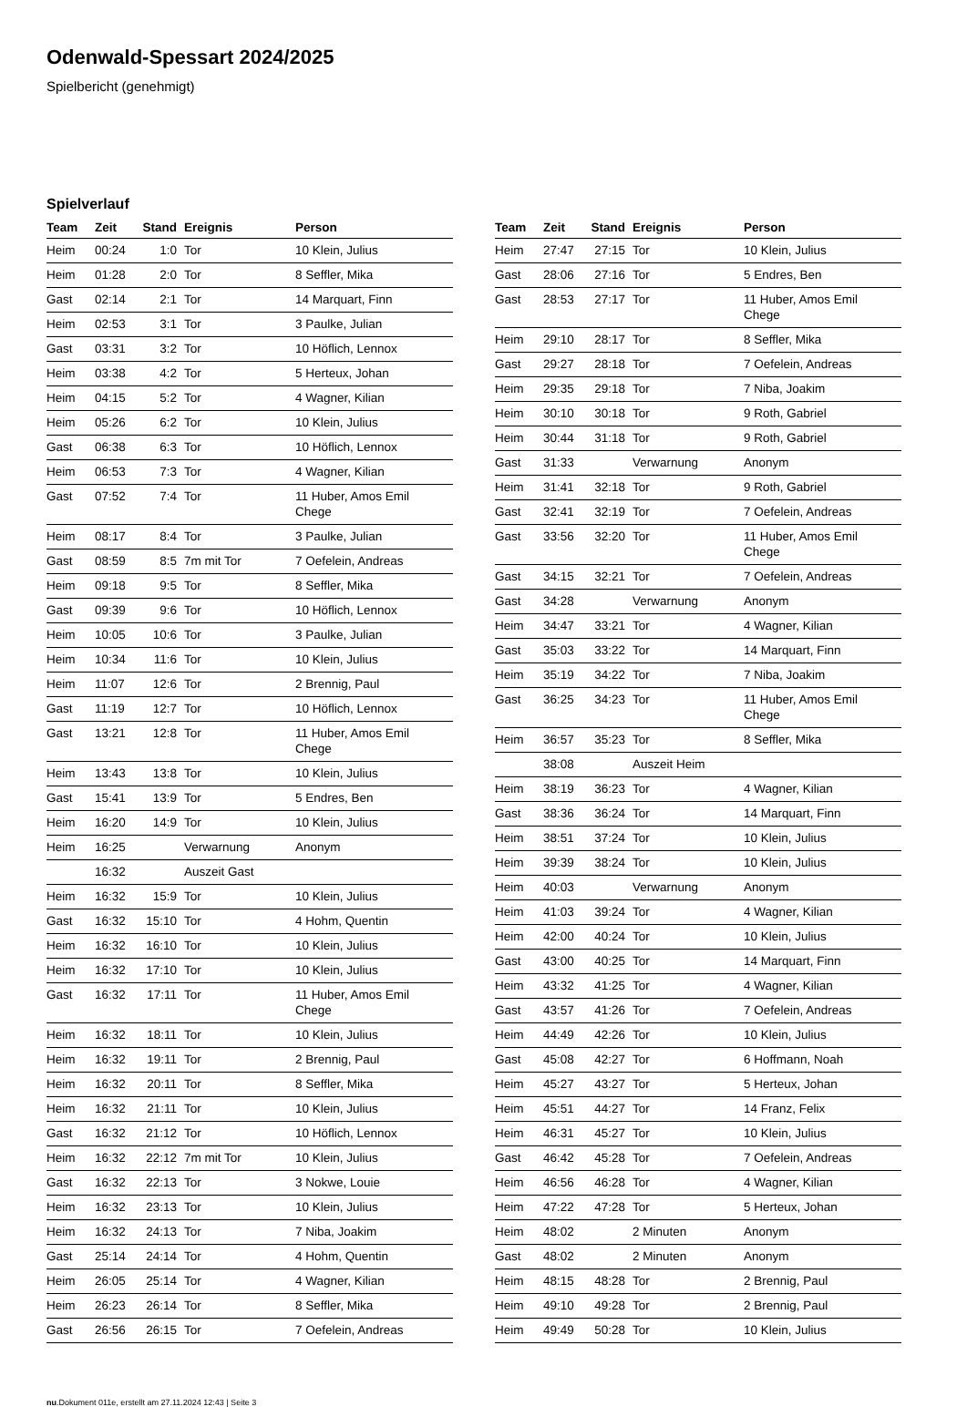Odenwald-Spessart 2024/2025
Spielbericht (genehmigt)
Spielverlauf
| Team | Zeit | Stand | Ereignis | Person |
| --- | --- | --- | --- | --- |
| Heim | 00:24 | 1:0 | Tor | 10 Klein, Julius |
| Heim | 01:28 | 2:0 | Tor | 8 Seffler, Mika |
| Gast | 02:14 | 2:1 | Tor | 14 Marquart, Finn |
| Heim | 02:53 | 3:1 | Tor | 3 Paulke, Julian |
| Gast | 03:31 | 3:2 | Tor | 10 Höflich, Lennox |
| Heim | 03:38 | 4:2 | Tor | 5 Herteux, Johan |
| Heim | 04:15 | 5:2 | Tor | 4 Wagner, Kilian |
| Heim | 05:26 | 6:2 | Tor | 10 Klein, Julius |
| Gast | 06:38 | 6:3 | Tor | 10 Höflich, Lennox |
| Heim | 06:53 | 7:3 | Tor | 4 Wagner, Kilian |
| Gast | 07:52 | 7:4 | Tor | 11 Huber, Amos Emil Chege |
| Heim | 08:17 | 8:4 | Tor | 3 Paulke, Julian |
| Gast | 08:59 | 8:5 | 7m mit Tor | 7 Oefelein, Andreas |
| Heim | 09:18 | 9:5 | Tor | 8 Seffler, Mika |
| Gast | 09:39 | 9:6 | Tor | 10 Höflich, Lennox |
| Heim | 10:05 | 10:6 | Tor | 3 Paulke, Julian |
| Heim | 10:34 | 11:6 | Tor | 10 Klein, Julius |
| Heim | 11:07 | 12:6 | Tor | 2 Brennig, Paul |
| Gast | 11:19 | 12:7 | Tor | 10 Höflich, Lennox |
| Gast | 13:21 | 12:8 | Tor | 11 Huber, Amos Emil Chege |
| Heim | 13:43 | 13:8 | Tor | 10 Klein, Julius |
| Gast | 15:41 | 13:9 | Tor | 5 Endres, Ben |
| Heim | 16:20 | 14:9 | Tor | 10 Klein, Julius |
| Heim | 16:25 | | Verwarnung | Anonym |
| | 16:32 | | Auszeit Gast | |
| Heim | 16:32 | 15:9 | Tor | 10 Klein, Julius |
| Gast | 16:32 | 15:10 | Tor | 4 Hohm, Quentin |
| Heim | 16:32 | 16:10 | Tor | 10 Klein, Julius |
| Heim | 16:32 | 17:10 | Tor | 10 Klein, Julius |
| Gast | 16:32 | 17:11 | Tor | 11 Huber, Amos Emil Chege |
| Heim | 16:32 | 18:11 | Tor | 10 Klein, Julius |
| Heim | 16:32 | 19:11 | Tor | 2 Brennig, Paul |
| Heim | 16:32 | 20:11 | Tor | 8 Seffler, Mika |
| Heim | 16:32 | 21:11 | Tor | 10 Klein, Julius |
| Gast | 16:32 | 21:12 | Tor | 10 Höflich, Lennox |
| Heim | 16:32 | 22:12 | 7m mit Tor | 10 Klein, Julius |
| Gast | 16:32 | 22:13 | Tor | 3 Nokwe, Louie |
| Heim | 16:32 | 23:13 | Tor | 10 Klein, Julius |
| Heim | 16:32 | 24:13 | Tor | 7 Niba, Joakim |
| Gast | 25:14 | 24:14 | Tor | 4 Hohm, Quentin |
| Heim | 26:05 | 25:14 | Tor | 4 Wagner, Kilian |
| Heim | 26:23 | 26:14 | Tor | 8 Seffler, Mika |
| Gast | 26:56 | 26:15 | Tor | 7 Oefelein, Andreas |
| Team | Zeit | Stand | Ereignis | Person |
| --- | --- | --- | --- | --- |
| Heim | 27:47 | 27:15 | Tor | 10 Klein, Julius |
| Gast | 28:06 | 27:16 | Tor | 5 Endres, Ben |
| Gast | 28:53 | 27:17 | Tor | 11 Huber, Amos Emil Chege |
| Heim | 29:10 | 28:17 | Tor | 8 Seffler, Mika |
| Gast | 29:27 | 28:18 | Tor | 7 Oefelein, Andreas |
| Heim | 29:35 | 29:18 | Tor | 7 Niba, Joakim |
| Heim | 30:10 | 30:18 | Tor | 9 Roth, Gabriel |
| Heim | 30:44 | 31:18 | Tor | 9 Roth, Gabriel |
| Gast | 31:33 | | Verwarnung | Anonym |
| Heim | 31:41 | 32:18 | Tor | 9 Roth, Gabriel |
| Gast | 32:41 | 32:19 | Tor | 7 Oefelein, Andreas |
| Gast | 33:56 | 32:20 | Tor | 11 Huber, Amos Emil Chege |
| Gast | 34:15 | 32:21 | Tor | 7 Oefelein, Andreas |
| Gast | 34:28 | | Verwarnung | Anonym |
| Heim | 34:47 | 33:21 | Tor | 4 Wagner, Kilian |
| Gast | 35:03 | 33:22 | Tor | 14 Marquart, Finn |
| Heim | 35:19 | 34:22 | Tor | 7 Niba, Joakim |
| Gast | 36:25 | 34:23 | Tor | 11 Huber, Amos Emil Chege |
| Heim | 36:57 | 35:23 | Tor | 8 Seffler, Mika |
| | 38:08 | | Auszeit Heim | |
| Heim | 38:19 | 36:23 | Tor | 4 Wagner, Kilian |
| Gast | 38:36 | 36:24 | Tor | 14 Marquart, Finn |
| Heim | 38:51 | 37:24 | Tor | 10 Klein, Julius |
| Heim | 39:39 | 38:24 | Tor | 10 Klein, Julius |
| Heim | 40:03 | | Verwarnung | Anonym |
| Heim | 41:03 | 39:24 | Tor | 4 Wagner, Kilian |
| Heim | 42:00 | 40:24 | Tor | 10 Klein, Julius |
| Gast | 43:00 | 40:25 | Tor | 14 Marquart, Finn |
| Heim | 43:32 | 41:25 | Tor | 4 Wagner, Kilian |
| Gast | 43:57 | 41:26 | Tor | 7 Oefelein, Andreas |
| Heim | 44:49 | 42:26 | Tor | 10 Klein, Julius |
| Gast | 45:08 | 42:27 | Tor | 6 Hoffmann, Noah |
| Heim | 45:27 | 43:27 | Tor | 5 Herteux, Johan |
| Heim | 45:51 | 44:27 | Tor | 14 Franz, Felix |
| Heim | 46:31 | 45:27 | Tor | 10 Klein, Julius |
| Gast | 46:42 | 45:28 | Tor | 7 Oefelein, Andreas |
| Heim | 46:56 | 46:28 | Tor | 4 Wagner, Kilian |
| Heim | 47:22 | 47:28 | Tor | 5 Herteux, Johan |
| Heim | 48:02 | | 2 Minuten | Anonym |
| Gast | 48:02 | | 2 Minuten | Anonym |
| Heim | 48:15 | 48:28 | Tor | 2 Brennig, Paul |
| Heim | 49:10 | 49:28 | Tor | 2 Brennig, Paul |
| Heim | 49:49 | 50:28 | Tor | 10 Klein, Julius |
nu.Dokument 011e, erstellt am 27.11.2024 12:43 | Seite 3